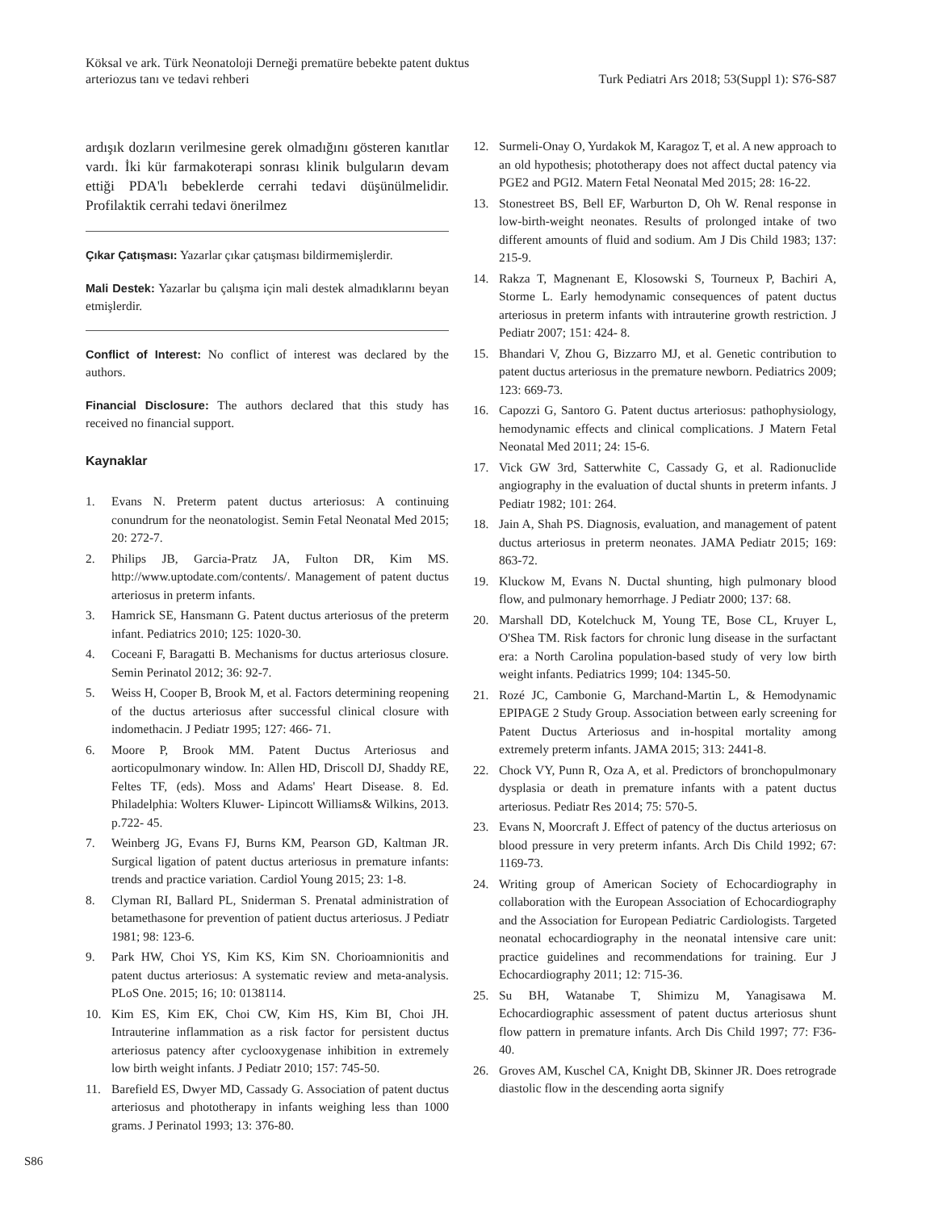Köksal ve ark. Türk Neonatoloji Derneği prematüre bebekte patent duktus
arteriozus tanı ve tedavi rehberi
Turk Pediatri Ars 2018; 53(Suppl 1): S76-S87
ardışık dozların verilmesine gerek olmadığını gösteren kanıtlar vardı. İki kür farmakoterapi sonrası klinik bulguların devam ettiği PDA'lı bebeklerde cerrahi tedavi düşünülmelidir. Profilaktik cerrahi tedavi önerilmez
Çıkar Çatışması: Yazarlar çıkar çatışması bildirmemişlerdir.
Mali Destek: Yazarlar bu çalışma için mali destek almadıklarını beyan etmişlerdir.
Conflict of Interest: No conflict of interest was declared by the authors.
Financial Disclosure: The authors declared that this study has received no financial support.
Kaynaklar
1. Evans N. Preterm patent ductus arteriosus: A continuing conundrum for the neonatologist. Semin Fetal Neonatal Med 2015; 20: 272-7.
2. Philips JB, Garcia-Pratz JA, Fulton DR, Kim MS. http://www.uptodate.com/contents/. Management of patent ductus arteriosus in preterm infants.
3. Hamrick SE, Hansmann G. Patent ductus arteriosus of the preterm infant. Pediatrics 2010; 125: 1020-30.
4. Coceani F, Baragatti B. Mechanisms for ductus arteriosus closure. Semin Perinatol 2012; 36: 92-7.
5. Weiss H, Cooper B, Brook M, et al. Factors determining reopening of the ductus arteriosus after successful clinical closure with indomethacin. J Pediatr 1995; 127: 466- 71.
6. Moore P, Brook MM. Patent Ductus Arteriosus and aorticopulmonary window. In: Allen HD, Driscoll DJ, Shaddy RE, Feltes TF, (eds). Moss and Adams' Heart Disease. 8. Ed. Philadelphia: Wolters Kluwer- Lipincott Williams& Wilkins, 2013. p.722- 45.
7. Weinberg JG, Evans FJ, Burns KM, Pearson GD, Kaltman JR. Surgical ligation of patent ductus arteriosus in premature infants: trends and practice variation. Cardiol Young 2015; 23: 1-8.
8. Clyman RI, Ballard PL, Sniderman S. Prenatal administration of betamethasone for prevention of patient ductus arteriosus. J Pediatr 1981; 98: 123-6.
9. Park HW, Choi YS, Kim KS, Kim SN. Chorioamnionitis and patent ductus arteriosus: A systematic review and meta-analysis. PLoS One. 2015; 16; 10: 0138114.
10. Kim ES, Kim EK, Choi CW, Kim HS, Kim BI, Choi JH. Intrauterine inflammation as a risk factor for persistent ductus arteriosus patency after cyclooxygenase inhibition in extremely low birth weight infants. J Pediatr 2010; 157: 745-50.
11. Barefield ES, Dwyer MD, Cassady G. Association of patent ductus arteriosus and phototherapy in infants weighing less than 1000 grams. J Perinatol 1993; 13: 376-80.
12. Surmeli-Onay O, Yurdakok M, Karagoz T, et al. A new approach to an old hypothesis; phototherapy does not affect ductal patency via PGE2 and PGI2. Matern Fetal Neonatal Med 2015; 28: 16-22.
13. Stonestreet BS, Bell EF, Warburton D, Oh W. Renal response in low-birth-weight neonates. Results of prolonged intake of two different amounts of fluid and sodium. Am J Dis Child 1983; 137: 215-9.
14. Rakza T, Magnenant E, Klosowski S, Tourneux P, Bachiri A, Storme L. Early hemodynamic consequences of patent ductus arteriosus in preterm infants with intrauterine growth restriction. J Pediatr 2007; 151: 424- 8.
15. Bhandari V, Zhou G, Bizzarro MJ, et al. Genetic contribution to patent ductus arteriosus in the premature newborn. Pediatrics 2009; 123: 669-73.
16. Capozzi G, Santoro G. Patent ductus arteriosus: pathophysiology, hemodynamic effects and clinical complications. J Matern Fetal Neonatal Med 2011; 24: 15-6.
17. Vick GW 3rd, Satterwhite C, Cassady G, et al. Radionuclide angiography in the evaluation of ductal shunts in preterm infants. J Pediatr 1982; 101: 264.
18. Jain A, Shah PS. Diagnosis, evaluation, and management of patent ductus arteriosus in preterm neonates. JAMA Pediatr 2015; 169: 863-72.
19. Kluckow M, Evans N. Ductal shunting, high pulmonary blood flow, and pulmonary hemorrhage. J Pediatr 2000; 137: 68.
20. Marshall DD, Kotelchuck M, Young TE, Bose CL, Kruyer L, O'Shea TM. Risk factors for chronic lung disease in the surfactant era: a North Carolina population-based study of very low birth weight infants. Pediatrics 1999; 104: 1345-50.
21. Rozé JC, Cambonie G, Marchand-Martin L, & Hemodynamic EPIPAGE 2 Study Group. Association between early screening for Patent Ductus Arteriosus and in-hospital mortality among extremely preterm infants. JAMA 2015; 313: 2441-8.
22. Chock VY, Punn R, Oza A, et al. Predictors of bronchopulmonary dysplasia or death in premature infants with a patent ductus arteriosus. Pediatr Res 2014; 75: 570-5.
23. Evans N, Moorcraft J. Effect of patency of the ductus arteriosus on blood pressure in very preterm infants. Arch Dis Child 1992; 67: 1169-73.
24. Writing group of American Society of Echocardiography in collaboration with the European Association of Echocardiography and the Association for European Pediatric Cardiologists. Targeted neonatal echocardiography in the neonatal intensive care unit: practice guidelines and recommendations for training. Eur J Echocardiography 2011; 12: 715-36.
25. Su BH, Watanabe T, Shimizu M, Yanagisawa M. Echocardiographic assessment of patent ductus arteriosus shunt flow pattern in premature infants. Arch Dis Child 1997; 77: F36-40.
26. Groves AM, Kuschel CA, Knight DB, Skinner JR. Does retrograde diastolic flow in the descending aorta signify
S86